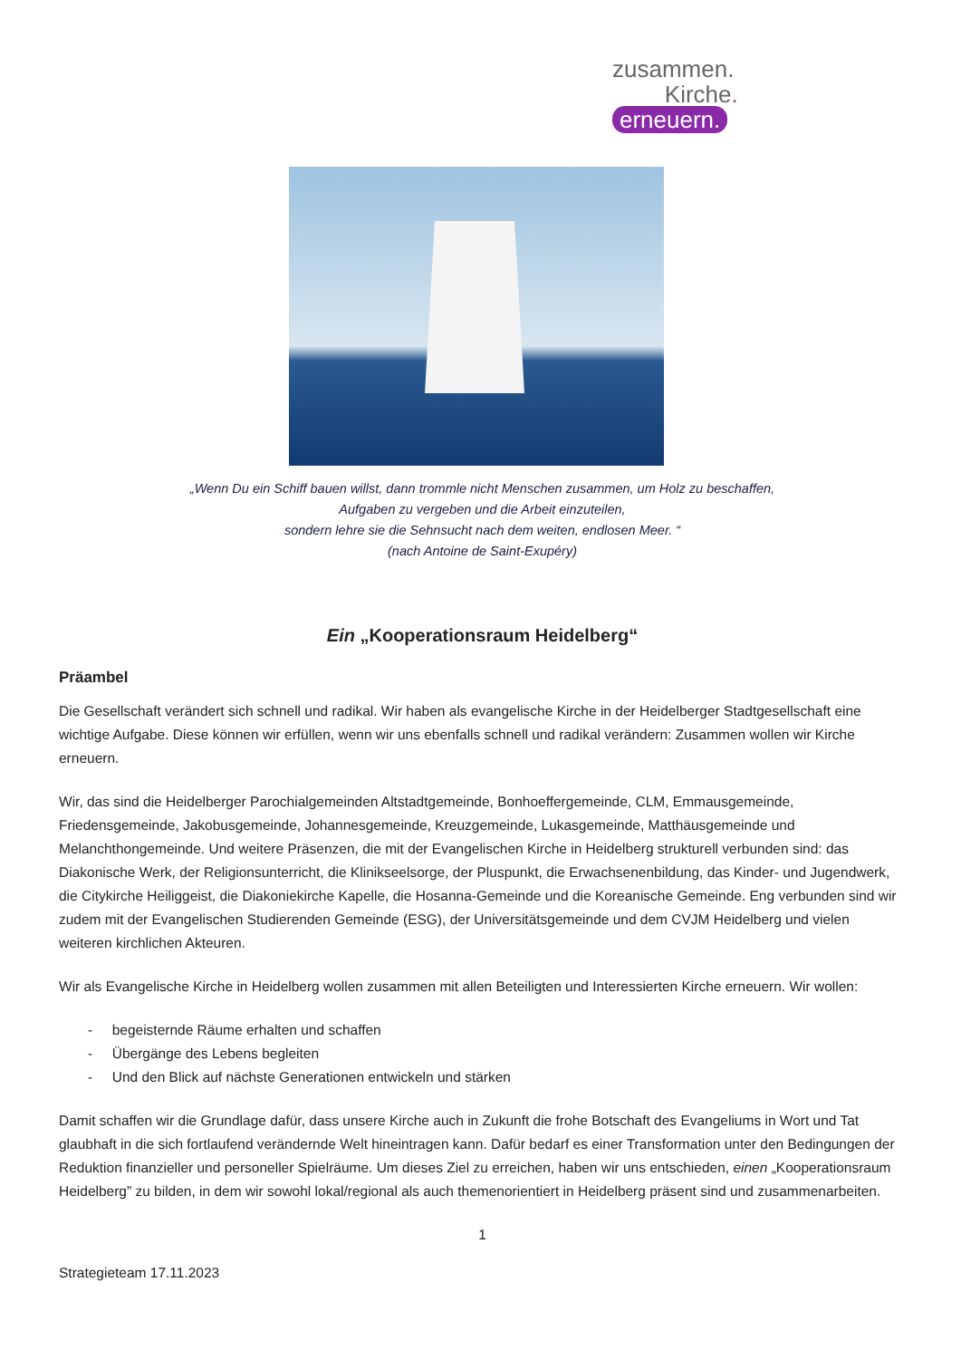zusammen.
Kirche.
erneuern.
„Wenn Du ein Schiff bauen willst, dann trommle nicht Menschen zusammen, um Holz zu beschaffen,
Aufgaben zu vergeben und die Arbeit einzuteilen,
sondern lehre sie die Sehnsucht nach dem weiten, endlosen Meer. “
(nach Antoine de Saint-Exupéry)
Ein „Kooperationsraum Heidelberg“
Präambel
Die Gesellschaft verändert sich schnell und radikal. Wir haben als evangelische Kirche in der Heidelberger Stadtgesellschaft eine wichtige Aufgabe. Diese können wir erfüllen, wenn wir uns ebenfalls schnell und radikal verändern: Zusammen wollen wir Kirche erneuern.
Wir, das sind die Heidelberger Parochialgemeinden Altstadtgemeinde, Bonhoeffergemeinde, CLM, Emmausgemeinde, Friedensgemeinde, Jakobusgemeinde, Johannesgemeinde, Kreuzgemeinde, Lukasgemeinde, Matthäusgemeinde und Melanchthongemeinde. Und weitere Präsenzen, die mit der Evangelischen Kirche in Heidelberg strukturell verbunden sind: das Diakonische Werk, der Religionsunterricht, die Klinikseelsorge, der Pluspunkt, die Erwachsenenbildung, das Kinder- und Jugendwerk, die Citykirche Heiliggeist, die Diakoniekirche Kapelle, die Hosanna-Gemeinde und die Koreanische Gemeinde. Eng verbunden sind wir zudem mit der Evangelischen Studierenden Gemeinde (ESG), der Universitätsgemeinde und dem CVJM Heidelberg und vielen weiteren kirchlichen Akteuren.
Wir als Evangelische Kirche in Heidelberg wollen zusammen mit allen Beteiligten und Interessierten Kirche erneuern. Wir wollen:
- begeisternde Räume erhalten und schaffen
- Übergänge des Lebens begleiten
- Und den Blick auf nächste Generationen entwickeln und stärken
Damit schaffen wir die Grundlage dafür, dass unsere Kirche auch in Zukunft die frohe Botschaft des Evangeliums in Wort und Tat glaubhaft in die sich fortlaufend verändernde Welt hineintragen kann. Dafür bedarf es einer Transformation unter den Bedingungen der Reduktion finanzieller und personeller Spielräume. Um dieses Ziel zu erreichen, haben wir uns entschieden, einen „Kooperationsraum Heidelberg” zu bilden, in dem wir sowohl lokal/regional als auch themenorientiert in Heidelberg präsent sind und zusammenarbeiten.
1
Strategieteam 17.11.2023